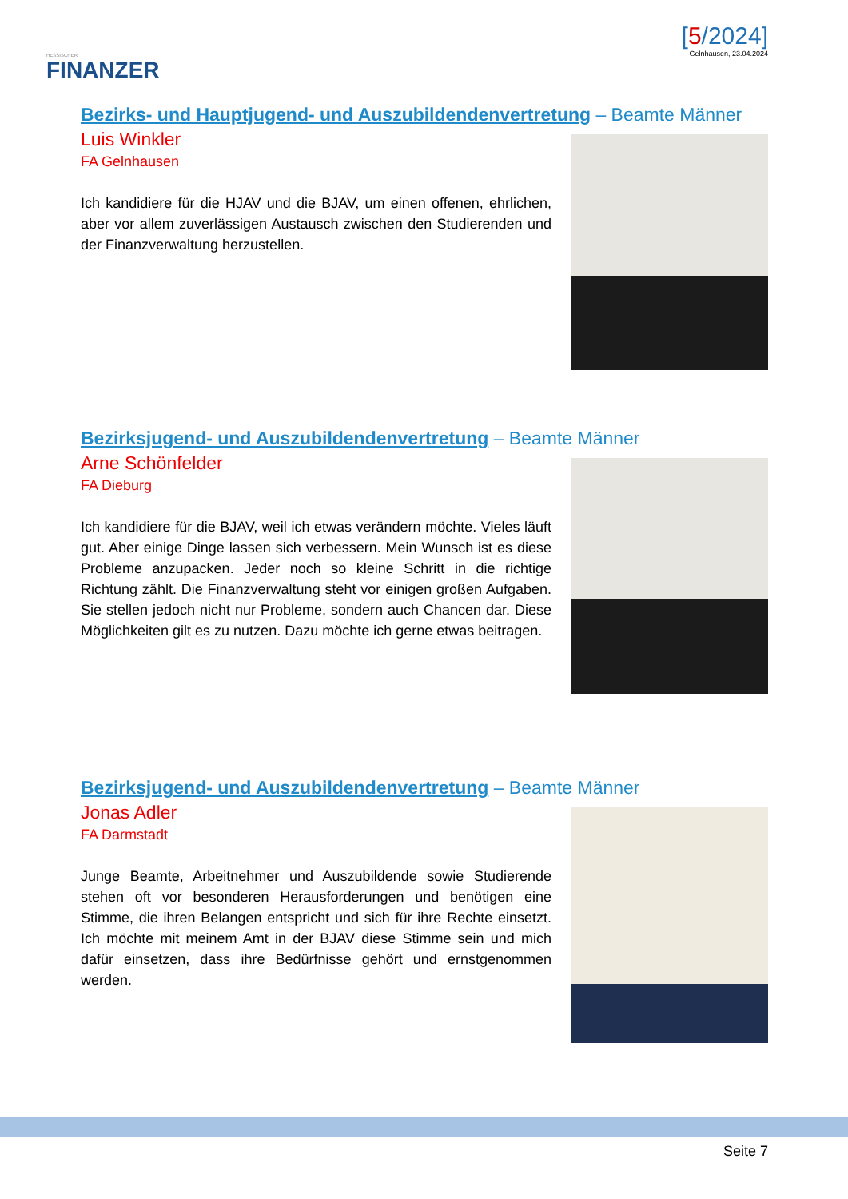HESSISCHER
FINANZER
[5/2024]
Gelnhausen, 23.04.2024
Bezirks- und Hauptjugend- und Auszubildendenvertretung – Beamte Männer
Luis Winkler
FA Gelnhausen
Ich kandidiere für die HJAV und die BJAV, um einen offenen, ehrlichen, aber vor allem zuverlässigen Austausch zwischen den Studierenden und der Finanzverwaltung herzustellen.
Bezirksjugend- und Auszubildendenvertretung – Beamte Männer
Arne Schönfelder
FA Dieburg
Ich kandidiere für die BJAV, weil ich etwas verändern möchte. Vieles läuft gut. Aber einige Dinge lassen sich verbessern. Mein Wunsch ist es diese Probleme anzupacken. Jeder noch so kleine Schritt in die richtige Richtung zählt. Die Finanzverwaltung steht vor einigen großen Aufgaben. Sie stellen jedoch nicht nur Probleme, sondern auch Chancen dar. Diese Möglichkeiten gilt es zu nutzen. Dazu möchte ich gerne etwas beitragen.
Bezirksjugend- und Auszubildendenvertretung – Beamte Männer
Jonas Adler
FA Darmstadt
Junge Beamte, Arbeitnehmer und Auszubildende sowie Studierende stehen oft vor besonderen Herausforderungen und benötigen eine Stimme, die ihren Belangen entspricht und sich für ihre Rechte einsetzt. Ich möchte mit meinem Amt in der BJAV diese Stimme sein und mich dafür einsetzen, dass ihre Bedürfnisse gehört und ernstgenommen werden.
Seite 7